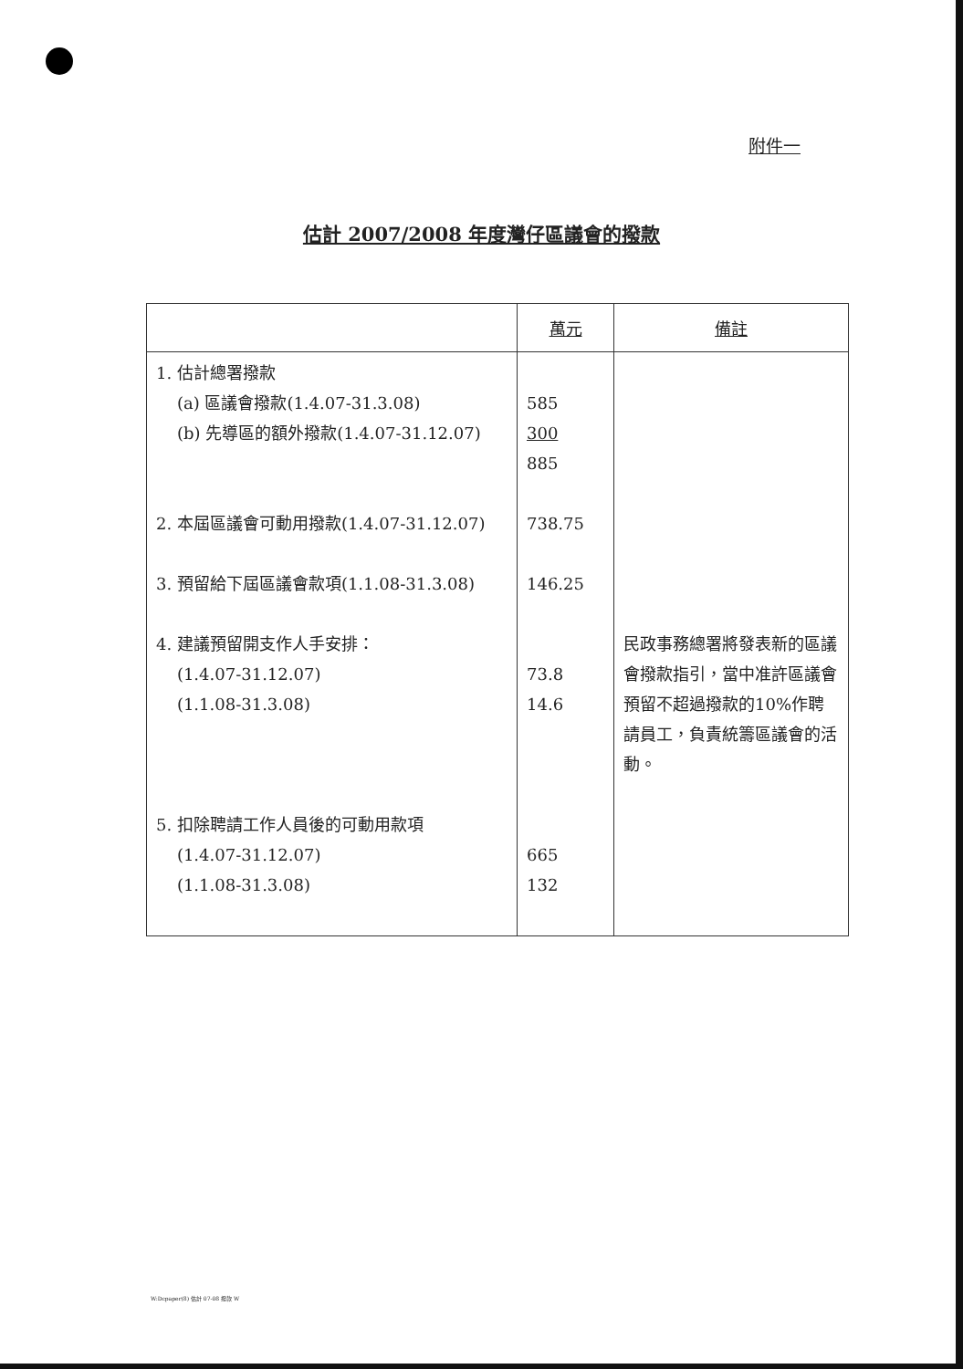附件一
估計 2007/2008 年度灣仔區議會的撥款
| | 萬元 | 備註 |
| --- | --- | --- |
| 1. 估計總署撥款 (a) 區議會撥款(1.4.07-31.3.08) (b) 先導區的額外撥款(1.4.07-31.12.07) 2. 本屆區議會可動用撥款(1.4.07-31.12.07) 3. 預留給下屆區議會款項(1.1.08-31.3.08) 4. 建議預留開支作人手安排： (1.4.07-31.12.07) (1.1.08-31.3.08) 5. 扣除聘請工作人員後的可動用款項 (1.4.07-31.12.07) (1.1.08-31.3.08) | 585 300 885 738.75 146.25 73.8 14.6 665 132 | 民政事務總署將發表新的區議會撥款指引，當中准許區議會預留不超過撥款的10%作聘請員工，負責統籌區議會的活動。 |
W:Dcpaper(8) 估計 07-08 撥款 W